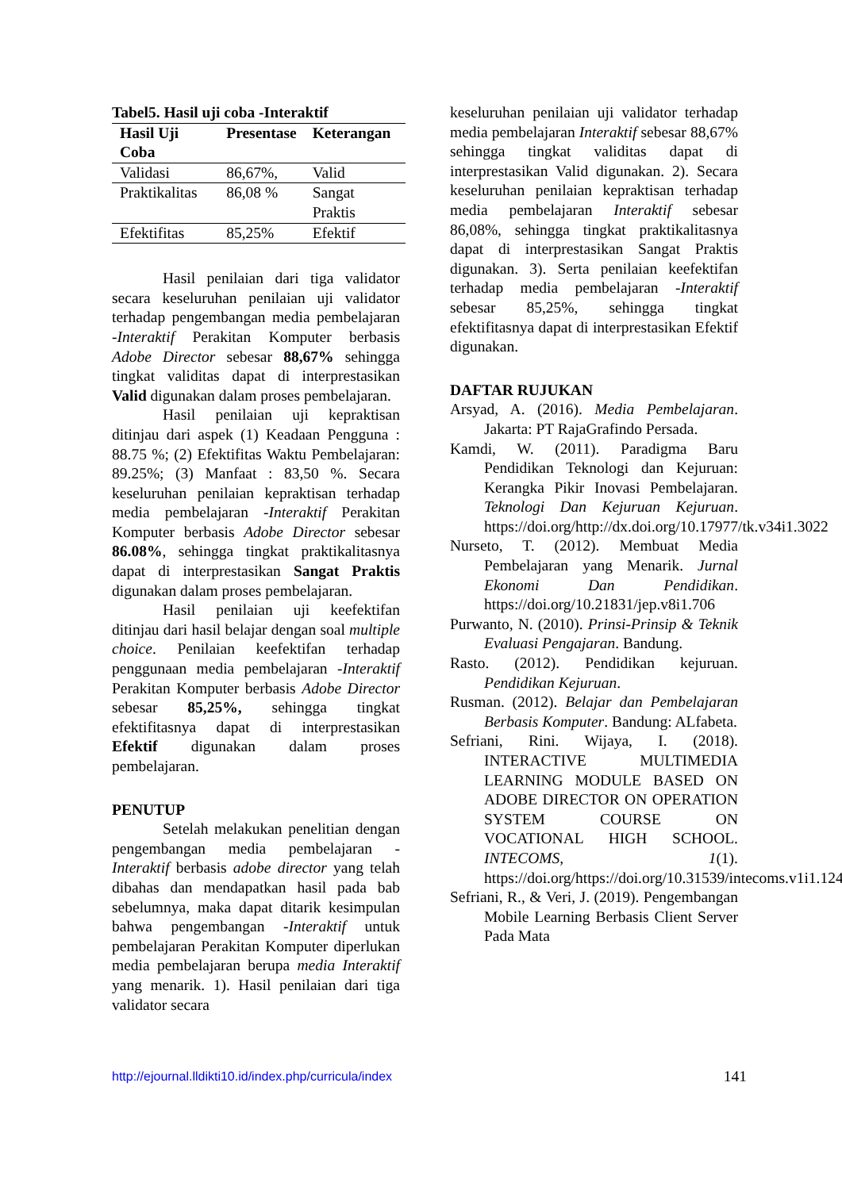Tabel5. Hasil uji coba -Interaktif
| Hasil Uji Coba | Presentase | Keterangan |
| --- | --- | --- |
| Validasi | 86,67%, | Valid |
| Praktikalitas | 86,08 % | Sangat Praktis |
| Efektifitas | 85,25% | Efektif |
Hasil penilaian dari tiga validator secara keseluruhan penilaian uji validator terhadap pengembangan media pembelajaran -Interaktif Perakitan Komputer berbasis Adobe Director sebesar 88,67% sehingga tingkat validitas dapat di interprestasikan Valid digunakan dalam proses pembelajaran.
Hasil penilaian uji kepraktisan ditinjau dari aspek (1) Keadaan Pengguna : 88.75 %; (2) Efektifitas Waktu Pembelajaran: 89.25%; (3) Manfaat : 83,50 %. Secara keseluruhan penilaian kepraktisan terhadap media pembelajaran -Interaktif Perakitan Komputer berbasis Adobe Director sebesar 86.08%, sehingga tingkat praktikalitasnya dapat di interprestasikan Sangat Praktis digunakan dalam proses pembelajaran.
Hasil penilaian uji keefektifan ditinjau dari hasil belajar dengan soal multiple choice. Penilaian keefektifan terhadap penggunaan media pembelajaran -Interaktif Perakitan Komputer berbasis Adobe Director sebesar 85,25%, sehingga tingkat efektifitasnya dapat di interprestasikan Efektif digunakan dalam proses pembelajaran.
PENUTUP
Setelah melakukan penelitian dengan pengembangan media pembelajaran -Interaktif berbasis adobe director yang telah dibahas dan mendapatkan hasil pada bab sebelumnya, maka dapat ditarik kesimpulan bahwa pengembangan -Interaktif untuk pembelajaran Perakitan Komputer diperlukan media pembelajaran berupa media Interaktif yang menarik. 1). Hasil penilaian dari tiga validator secara
keseluruhan penilaian uji validator terhadap media pembelajaran Interaktif sebesar 88,67% sehingga tingkat validitas dapat di interprestasikan Valid digunakan. 2). Secara keseluruhan penilaian kepraktisan terhadap media pembelajaran Interaktif sebesar 86,08%, sehingga tingkat praktikalitasnya dapat di interprestasikan Sangat Praktis digunakan. 3). Serta penilaian keefektifan terhadap media pembelajaran -Interaktif sebesar 85,25%, sehingga tingkat efektifitasnya dapat di interprestasikan Efektif digunakan.
DAFTAR RUJUKAN
Arsyad, A. (2016). Media Pembelajaran. Jakarta: PT RajaGrafindo Persada.
Kamdi, W. (2011). Paradigma Baru Pendidikan Teknologi dan Kejuruan: Kerangka Pikir Inovasi Pembelajaran. Teknologi Dan Kejuruan Kejuruan. https://doi.org/http://dx.doi.org/10.17977/tk.v34i1.3022
Nurseto, T. (2012). Membuat Media Pembelajaran yang Menarik. Jurnal Ekonomi Dan Pendidikan. https://doi.org/10.21831/jep.v8i1.706
Purwanto, N. (2010). Prinsi-Prinsip & Teknik Evaluasi Pengajaran. Bandung.
Rasto. (2012). Pendidikan kejuruan. Pendidikan Kejuruan.
Rusman. (2012). Belajar dan Pembelajaran Berbasis Komputer. Bandung: ALfabeta.
Sefriani, Rini. Wijaya, I. (2018). INTERACTIVE MULTIMEDIA LEARNING MODULE BASED ON ADOBE DIRECTOR ON OPERATION SYSTEM COURSE ON VOCATIONAL HIGH SCHOOL. INTECOMS, 1(1). https://doi.org/https://doi.org/10.31539/intecoms.v1i1.124
Sefriani, R., & Veri, J. (2019). Pengembangan Mobile Learning Berbasis Client Server Pada Mata
http://ejournal.lldikti10.id/index.php/curricula/index 141